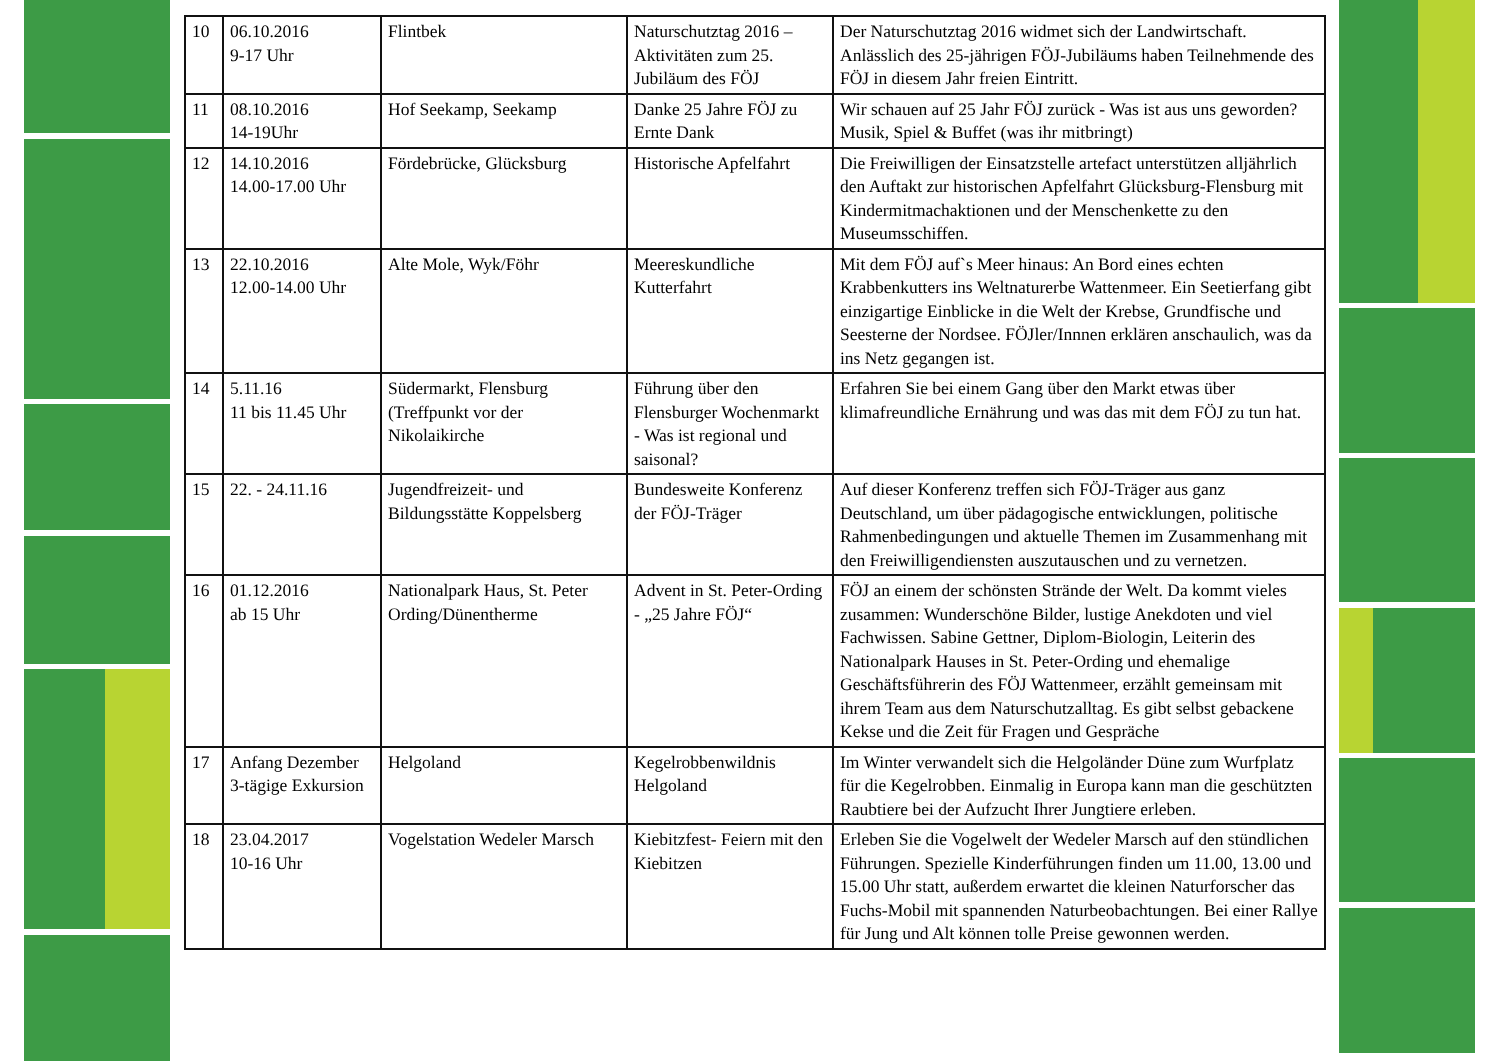| 10 | 06.10.2016 9-17 Uhr | Flintbek | Naturschutztag 2016 – Aktivitäten zum 25. Jubiläum des FÖJ | Der Naturschutztag 2016 widmet sich der Landwirtschaft. Anlässlich des 25-jährigen FÖJ-Jubiläums haben Teilnehmende des FÖJ in diesem Jahr freien Eintritt. |
| 11 | 08.10.2016 14-19Uhr | Hof Seekamp, Seekamp | Danke 25 Jahre FÖJ zu Ernte Dank | Wir schauen auf 25 Jahr FÖJ zurück - Was ist aus uns geworden? Musik, Spiel & Buffet (was ihr mitbringt) |
| 12 | 14.10.2016 14.00-17.00 Uhr | Fördebrücke, Glücksburg | Historische Apfelfahrt | Die Freiwilligen der Einsatzstelle artefact unterstützen alljährlich den Auftakt zur historischen Apfelfahrt Glücksburg-Flensburg mit Kindermitmachaktionen und der Menschenkette zu den Museumsschiffen. |
| 13 | 22.10.2016 12.00-14.00 Uhr | Alte Mole, Wyk/Föhr | Meereskundliche Kutterfahrt | Mit dem FÖJ auf`s Meer hinaus: An Bord eines echten Krabbenkutters ins Weltnaturerbe Wattenmeer. Ein Seetierfang gibt einzigartige Einblicke in die Welt der Krebse, Grundfische und Seesterne der Nordsee. FÖJler/Innnen erklären anschaulich, was da ins Netz gegangen ist. |
| 14 | 5.11.16 11 bis 11.45 Uhr | Südermarkt, Flensburg (Treffpunkt vor der Nikolaikirche | Führung über den Flensburger Wochenmarkt - Was ist regional und saisonal? | Erfahren Sie bei einem Gang über den Markt etwas über klimafreundliche Ernährung und was das mit dem FÖJ zu tun hat. |
| 15 | 22. - 24.11.16 | Jugendfreizeit- und Bildungsstätte Koppelsberg | Bundesweite Konferenz der FÖJ-Träger | Auf dieser Konferenz treffen sich FÖJ-Träger aus ganz Deutschland, um über pädagogische entwicklungen, politische Rahmenbedingungen und aktuelle Themen im Zusammenhang mit den Freiwilligendiensten auszutauschen und zu vernetzen. |
| 16 | 01.12.2016 ab 15 Uhr | Nationalpark Haus, St. Peter Ording/Dünentherme | Advent in St. Peter-Ording - „25 Jahre FÖJ“ | FÖJ an einem der schönsten Strände der Welt. Da kommt vieles zusammen: Wunderschöne Bilder, lustige Anekdoten und viel Fachwissen. Sabine Gettner, Diplom-Biologin, Leiterin des Nationalpark Hauses in St. Peter-Ording und ehemalige Geschäftsführerin des FÖJ Wattenmeer, erzählt gemeinsam mit ihrem Team aus dem Naturschutzalltag. Es gibt selbst gebackene Kekse und die Zeit für Fragen und Gespräche |
| 17 | Anfang Dezember 3-tägige Exkursion | Helgoland | Kegelrobbenwildnis Helgoland | Im Winter verwandelt sich die Helgoländer Düne zum Wurfplatz für die Kegelrobben. Einmalig in Europa kann man die geschützten Raubtiere bei der Aufzucht Ihrer Jungtiere erleben. |
| 18 | 23.04.2017 10-16 Uhr | Vogelstation Wedeler Marsch | Kiebitzfest- Feiern mit den Kiebitzen | Erleben Sie die Vogelwelt der Wedeler Marsch auf den stündlichen Führungen. Spezielle Kinderführungen finden um 11.00, 13.00 und 15.00 Uhr statt, außerdem erwartet die kleinen Naturforscher das Fuchs-Mobil mit spannenden Naturbeobachtungen. Bei einer Rallye für Jung und Alt können tolle Preise gewonnen werden. |